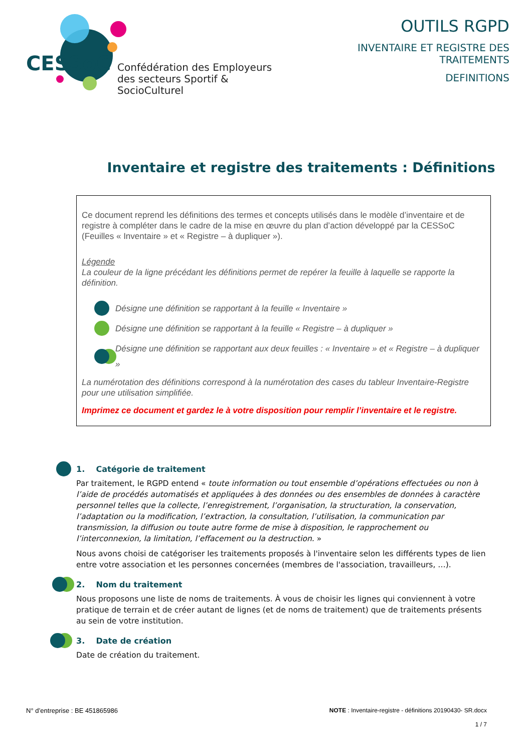CESSoC
Confédération des Employeurs
des secteurs Sportif & SocioCulturel
OUTILS RGPD
INVENTAIRE ET REGISTRE DES TRAITEMENTS
DEFINITIONS
Inventaire et registre des traitements : Définitions
Ce document reprend les définitions des termes et concepts utilisés dans le modèle d’inventaire et de registre à compléter dans le cadre de la mise en œuvre du plan d’action développé par la CESSoC (Feuilles « Inventaire » et « Registre – à dupliquer »).
Légende
La couleur de la ligne précédant les définitions permet de repérer la feuille à laquelle se rapporte la définition.
Désigne une définition se rapportant à la feuille « Inventaire »
Désigne une définition se rapportant à la feuille « Registre – à dupliquer »
Désigne une définition se rapportant aux deux feuilles : « Inventaire » et « Registre – à dupliquer »
La numérotation des définitions correspond à la numérotation des cases du tableur Inventaire-Registre pour une utilisation simplifiée.
Imprimez ce document et gardez le à votre disposition pour remplir l’inventaire et le registre.
1. Catégorie de traitement
Par traitement, le RGPD entend « toute information ou tout ensemble d’opérations effectuées ou non à l’aide de procédés automatisés et appliquées à des données ou des ensembles de données à caractère personnel telles que la collecte, l’enregistrement, l’organisation, la structuration, la conservation, l’adaptation ou la modification, l’extraction, la consultation, l’utilisation, la communication par transmission, la diffusion ou toute autre forme de mise à disposition, le rapprochement ou l’interconnexion, la limitation, l’effacement ou la destruction. »
Nous avons choisi de catégoriser les traitements proposés à l'inventaire selon les différents types de lien entre votre association et les personnes concernées (membres de l'association, travailleurs, …).
2. Nom du traitement
Nous proposons une liste de noms de traitements. À vous de choisir les lignes qui conviennent à votre pratique de terrain et de créer autant de lignes (et de noms de traitement) que de traitements présents au sein de votre institution.
3. Date de création
Date de création du traitement.
N° d’entreprise : BE 451865986 NOTE : Inventaire-registre - définitions 20190430- SR.docx
1 / 7